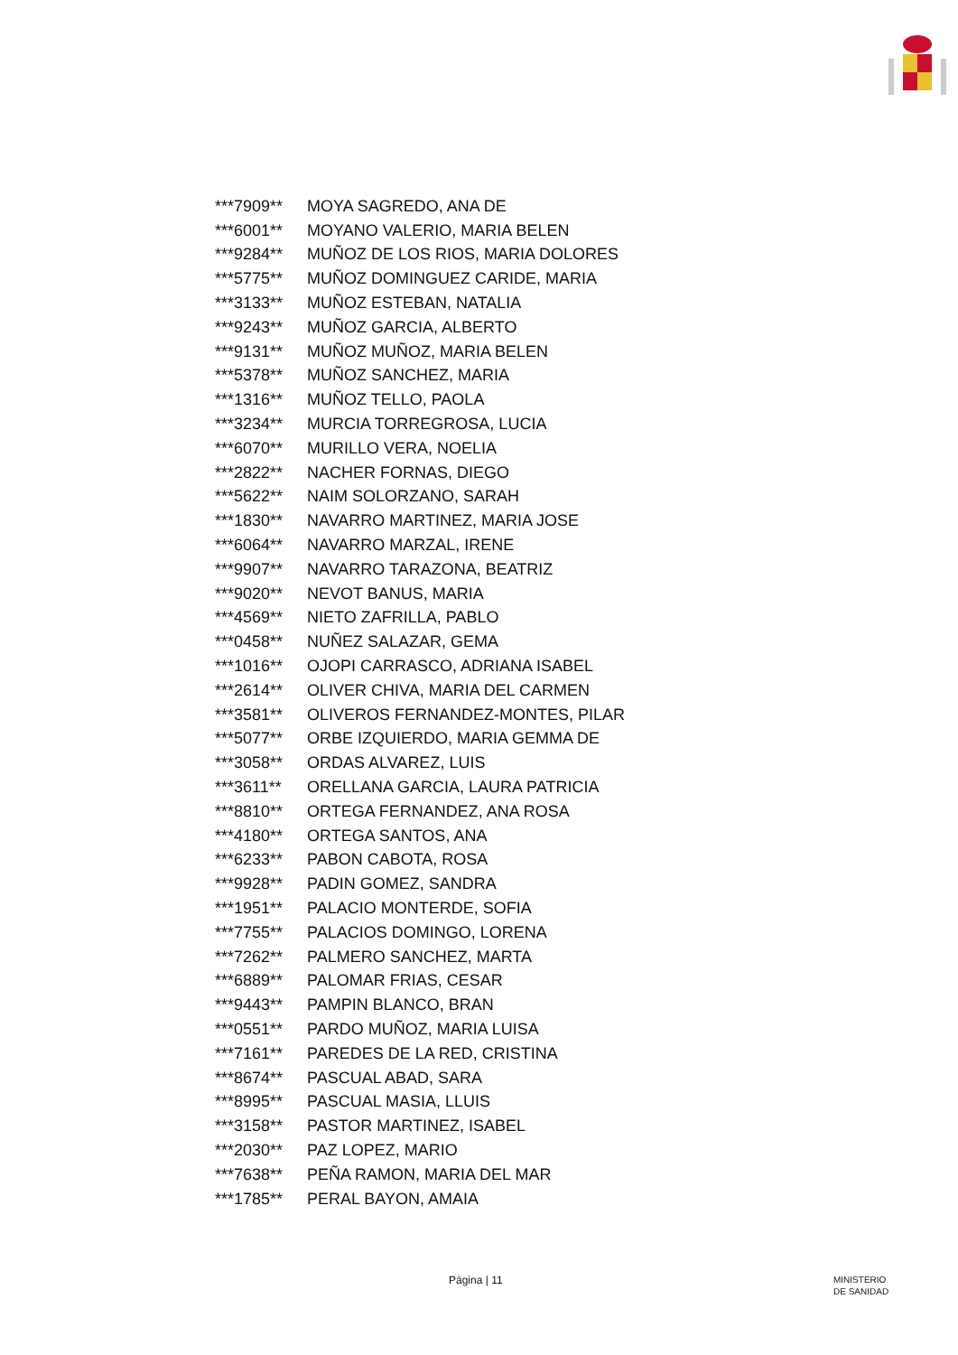| ***7909** | MOYA SAGREDO, ANA DE |
| ***6001** | MOYANO VALERIO, MARIA BELEN |
| ***9284** | MUÑOZ DE LOS RIOS, MARIA DOLORES |
| ***5775** | MUÑOZ DOMINGUEZ CARIDE, MARIA |
| ***3133** | MUÑOZ ESTEBAN, NATALIA |
| ***9243** | MUÑOZ GARCIA, ALBERTO |
| ***9131** | MUÑOZ MUÑOZ, MARIA BELEN |
| ***5378** | MUÑOZ SANCHEZ, MARIA |
| ***1316** | MUÑOZ TELLO, PAOLA |
| ***3234** | MURCIA TORREGROSA, LUCIA |
| ***6070** | MURILLO VERA, NOELIA |
| ***2822** | NACHER FORNAS, DIEGO |
| ***5622** | NAIM SOLORZANO, SARAH |
| ***1830** | NAVARRO MARTINEZ, MARIA JOSE |
| ***6064** | NAVARRO MARZAL, IRENE |
| ***9907** | NAVARRO TARAZONA, BEATRIZ |
| ***9020** | NEVOT BANUS, MARIA |
| ***4569** | NIETO ZAFRILLA, PABLO |
| ***0458** | NUÑEZ SALAZAR, GEMA |
| ***1016** | OJOPI CARRASCO, ADRIANA ISABEL |
| ***2614** | OLIVER CHIVA, MARIA DEL CARMEN |
| ***3581** | OLIVEROS FERNANDEZ-MONTES, PILAR |
| ***5077** | ORBE IZQUIERDO, MARIA GEMMA DE |
| ***3058** | ORDAS ALVAREZ, LUIS |
| ***3611** | ORELLANA GARCIA, LAURA PATRICIA |
| ***8810** | ORTEGA FERNANDEZ, ANA ROSA |
| ***4180** | ORTEGA SANTOS, ANA |
| ***6233** | PABON CABOTA, ROSA |
| ***9928** | PADIN GOMEZ, SANDRA |
| ***1951** | PALACIO MONTERDE, SOFIA |
| ***7755** | PALACIOS DOMINGO, LORENA |
| ***7262** | PALMERO SANCHEZ, MARTA |
| ***6889** | PALOMAR FRIAS, CESAR |
| ***9443** | PAMPIN BLANCO, BRAN |
| ***0551** | PARDO MUÑOZ, MARIA LUISA |
| ***7161** | PAREDES DE LA RED, CRISTINA |
| ***8674** | PASCUAL ABAD, SARA |
| ***8995** | PASCUAL MASIA, LLUIS |
| ***3158** | PASTOR MARTINEZ, ISABEL |
| ***2030** | PAZ LOPEZ, MARIO |
| ***7638** | PEÑA RAMON, MARIA DEL MAR |
| ***1785** | PERAL BAYON, AMAIA |
Página | 11
MINISTERIO
DE SANIDAD